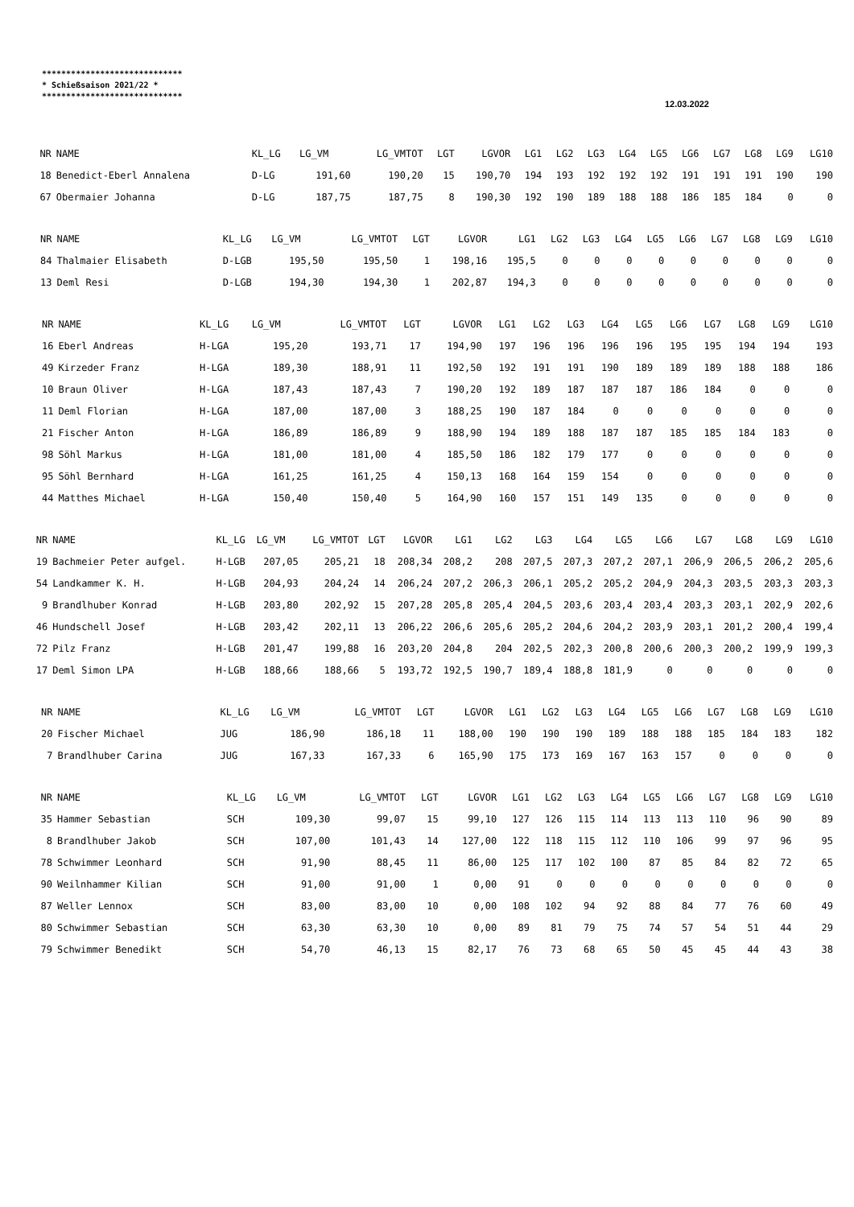*****************************
* Schießsaison 2021/22 *
*****************************
12.03.2022
| NR | NAME | KL_LG | LG_VM | LG_VMTOT | LGT | LGVOR | LG1 | LG2 | LG3 | LG4 | LG5 | LG6 | LG7 | LG8 | LG9 | LG10 |
| --- | --- | --- | --- | --- | --- | --- | --- | --- | --- | --- | --- | --- | --- | --- | --- | --- |
| 18 | Benedict-Eberl Annalena | D-LG | 191,60 | 190,20 | 15 | 190,70 | 194 | 193 | 192 | 192 | 192 | 191 | 191 | 191 | 190 | 190 |
| 67 | Obermaier Johanna | D-LG | 187,75 | 187,75 | 8 | 190,30 | 192 | 190 | 189 | 188 | 188 | 186 | 185 | 184 | 0 | 0 |
| NR | NAME | KL_LG | LG_VM | LG_VMTOT | LGT | LGVOR | LG1 | LG2 | LG3 | LG4 | LG5 | LG6 | LG7 | LG8 | LG9 | LG10 |
| --- | --- | --- | --- | --- | --- | --- | --- | --- | --- | --- | --- | --- | --- | --- | --- | --- |
| 84 | Thalmaier Elisabeth | D-LGB | 195,50 | 195,50 | 1 | 198,16 | 195,5 | 0 | 0 | 0 | 0 | 0 | 0 | 0 | 0 | 0 |
| 13 | Deml Resi | D-LGB | 194,30 | 194,30 | 1 | 202,87 | 194,3 | 0 | 0 | 0 | 0 | 0 | 0 | 0 | 0 | 0 |
| NR | NAME | KL_LG | LG_VM | LG_VMTOT | LGT | LGVOR | LG1 | LG2 | LG3 | LG4 | LG5 | LG6 | LG7 | LG8 | LG9 | LG10 |
| --- | --- | --- | --- | --- | --- | --- | --- | --- | --- | --- | --- | --- | --- | --- | --- | --- |
| 16 | Eberl Andreas | H-LGA | 195,20 | 193,71 | 17 | 194,90 | 197 | 196 | 196 | 196 | 196 | 195 | 195 | 194 | 194 | 193 |
| 49 | Kirzeder Franz | H-LGA | 189,30 | 188,91 | 11 | 192,50 | 192 | 191 | 191 | 190 | 189 | 189 | 189 | 188 | 188 | 186 |
| 10 | Braun Oliver | H-LGA | 187,43 | 187,43 | 7 | 190,20 | 192 | 189 | 187 | 187 | 187 | 186 | 184 | 0 | 0 | 0 |
| 11 | Deml Florian | H-LGA | 187,00 | 187,00 | 3 | 188,25 | 190 | 187 | 184 | 0 | 0 | 0 | 0 | 0 | 0 | 0 |
| 21 | Fischer Anton | H-LGA | 186,89 | 186,89 | 9 | 188,90 | 194 | 189 | 188 | 187 | 187 | 185 | 185 | 184 | 183 | 0 |
| 98 | Söhl Markus | H-LGA | 181,00 | 181,00 | 4 | 185,50 | 186 | 182 | 179 | 177 | 0 | 0 | 0 | 0 | 0 | 0 |
| 95 | Söhl Bernhard | H-LGA | 161,25 | 161,25 | 4 | 150,13 | 168 | 164 | 159 | 154 | 0 | 0 | 0 | 0 | 0 | 0 |
| 44 | Matthes Michael | H-LGA | 150,40 | 150,40 | 5 | 164,90 | 160 | 157 | 151 | 149 | 135 | 0 | 0 | 0 | 0 | 0 |
| NR | NAME | KL_LG | LG_VM | LG_VMTOT | LGT | LGVOR | LG1 | LG2 | LG3 | LG4 | LG5 | LG6 | LG7 | LG8 | LG9 | LG10 |
| --- | --- | --- | --- | --- | --- | --- | --- | --- | --- | --- | --- | --- | --- | --- | --- | --- |
| 19 | Bachmeier Peter aufgel. | H-LGB | 207,05 | 205,21 | 18 | 208,34 | 208,2 | 208 | 207,5 | 207,3 | 207,2 | 207,1 | 206,9 | 206,5 | 206,2 | 205,6 |
| 54 | Landkammer K. H. | H-LGB | 204,93 | 204,24 | 14 | 206,24 | 207,2 | 206,3 | 206,1 | 205,2 | 205,2 | 204,9 | 204,3 | 203,5 | 203,3 | 203,3 |
| 9 | Brandlhuber Konrad | H-LGB | 203,80 | 202,92 | 15 | 207,28 | 205,8 | 205,4 | 204,5 | 203,6 | 203,4 | 203,4 | 203,3 | 203,1 | 202,9 | 202,6 |
| 46 | Hundschell Josef | H-LGB | 203,42 | 202,11 | 13 | 206,22 | 206,6 | 205,6 | 205,2 | 204,6 | 204,2 | 203,9 | 203,1 | 201,2 | 200,4 | 199,4 |
| 72 | Pilz Franz | H-LGB | 201,47 | 199,88 | 16 | 203,20 | 204,8 | 204 | 202,5 | 202,3 | 200,8 | 200,6 | 200,3 | 200,2 | 199,9 | 199,3 |
| 17 | Deml Simon LPA | H-LGB | 188,66 | 188,66 | 5 | 193,72 | 192,5 | 190,7 | 189,4 | 188,8 | 181,9 | 0 | 0 | 0 | 0 | 0 |
| NR | NAME | KL_LG | LG_VM | LG_VMTOT | LGT | LGVOR | LG1 | LG2 | LG3 | LG4 | LG5 | LG6 | LG7 | LG8 | LG9 | LG10 |
| --- | --- | --- | --- | --- | --- | --- | --- | --- | --- | --- | --- | --- | --- | --- | --- | --- |
| 20 | Fischer Michael | JUG | 186,90 | 186,18 | 11 | 188,00 | 190 | 190 | 190 | 189 | 188 | 188 | 185 | 184 | 183 | 182 |
| 7 | Brandlhuber Carina | JUG | 167,33 | 167,33 | 6 | 165,90 | 175 | 173 | 169 | 167 | 163 | 157 | 0 | 0 | 0 | 0 |
| NR | NAME | KL_LG | LG_VM | LG_VMTOT | LGT | LGVOR | LG1 | LG2 | LG3 | LG4 | LG5 | LG6 | LG7 | LG8 | LG9 | LG10 |
| --- | --- | --- | --- | --- | --- | --- | --- | --- | --- | --- | --- | --- | --- | --- | --- | --- |
| 35 | Hammer Sebastian | SCH | 109,30 | 99,07 | 15 | 99,10 | 127 | 126 | 115 | 114 | 113 | 113 | 110 | 96 | 90 | 89 |
| 8 | Brandlhuber Jakob | SCH | 107,00 | 101,43 | 14 | 127,00 | 122 | 118 | 115 | 112 | 110 | 106 | 99 | 97 | 96 | 95 |
| 78 | Schwimmer Leonhard | SCH | 91,90 | 88,45 | 11 | 86,00 | 125 | 117 | 102 | 100 | 87 | 85 | 84 | 82 | 72 | 65 |
| 90 | Weilnhammer Kilian | SCH | 91,00 | 91,00 | 1 | 0,00 | 91 | 0 | 0 | 0 | 0 | 0 | 0 | 0 | 0 | 0 |
| 87 | Weller Lennox | SCH | 83,00 | 83,00 | 10 | 0,00 | 108 | 102 | 94 | 92 | 88 | 84 | 77 | 76 | 60 | 49 |
| 80 | Schwimmer Sebastian | SCH | 63,30 | 63,30 | 10 | 0,00 | 89 | 81 | 79 | 75 | 74 | 57 | 54 | 51 | 44 | 29 |
| 79 | Schwimmer Benedikt | SCH | 54,70 | 46,13 | 15 | 82,17 | 76 | 73 | 68 | 65 | 50 | 45 | 45 | 44 | 43 | 38 |